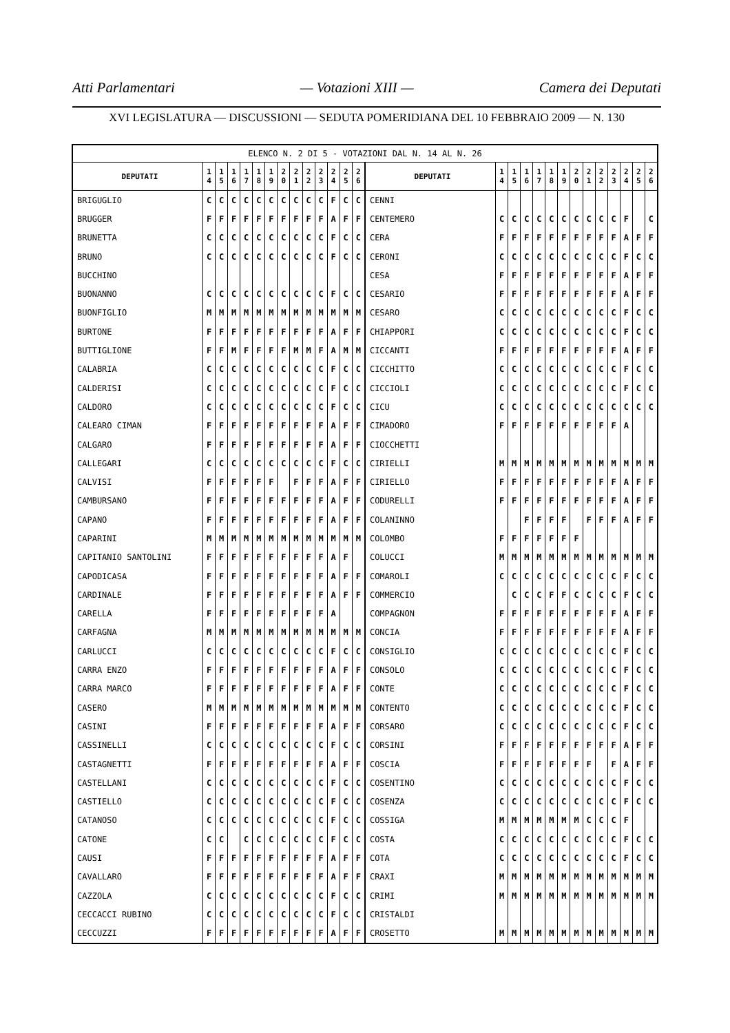Atti Parlamentari — Votazioni XIII — Camera dei Deputati
XVI LEGISLATURA — DISCUSSIONI — SEDUTA POMERIDIANA DEL 10 FEBBRAIO 2009 — N. 130
| ELENCO N. 2 DI 5 - VOTAZIONI DAL N. 14 AL N. 26 | | | | | | | | | | | | | | | | | | | | | | | | | | | |
| --- | --- | --- | --- | --- | --- | --- | --- | --- | --- | --- | --- | --- | --- | --- | --- | --- | --- | --- | --- | --- | --- | --- | --- | --- | --- | --- | --- |
| DEPUTATI | 1 4 | 1 5 | 1 6 | 1 7 | 1 8 | 1 9 | 2 0 | 2 1 | 2 2 | 2 3 | 2 4 | 2 5 | 2 6 | DEPUTATI | 1 4 | 1 5 | 1 6 | 1 7 | 1 8 | 1 9 | 2 0 | 2 1 | 2 2 | 2 3 | 2 4 | 2 5 | 2 6 |
| BRIGUGLIO | C | C | C | C | C | C | C | C | C | C | F | C | C | CENNI | | | | | | | | | | | | | |
| BRUGGER | F | F | F | F | F | F | F | F | F | F | A | F | F | CENTEMERO | C | C | C | C | C | C | C | C | C | C | F | | C |
| BRUNETTA | C | C | C | C | C | C | C | C | C | C | F | C | C | CERA | F | F | F | F | F | F | F | F | F | F | A | F | F |
| BRUNO | C | C | C | C | C | C | C | C | C | C | F | C | C | CERONI | C | C | C | C | C | C | C | C | C | C | F | C | C |
| BUCCHINO | | | | | | | | | | | | | | CESA | F | F | F | F | F | F | F | F | F | F | A | F | F |
| BUONANNO | C | C | C | C | C | C | C | C | C | C | F | C | C | CESARIO | F | F | F | F | F | F | F | F | F | F | A | F | F |
| BUONFIGLIO | M | M | M | M | M | M | M | M | M | M | M | M | M | CESARO | C | C | C | C | C | C | C | C | C | C | F | C | C |
| BURTONE | F | F | F | F | F | F | F | F | F | F | A | F | F | CHIAPPORI | C | C | C | C | C | C | C | C | C | C | F | C | C |
| BUTTIGLIONE | F | F | M | F | F | F | F | M | M | F | A | M | M | CICCANTI | F | F | F | F | F | F | F | F | F | F | A | F | F |
| CALABRIA | C | C | C | C | C | C | C | C | C | C | F | C | C | CICCHITTO | C | C | C | C | C | C | C | C | C | C | F | C | C |
| CALDERISI | C | C | C | C | C | C | C | C | C | C | F | C | C | CICCIOLI | C | C | C | C | C | C | C | C | C | C | F | C | C |
| CALDORO | C | C | C | C | C | C | C | C | C | C | F | C | C | CICU | C | C | C | C | C | C | C | C | C | C | C | C | C |
| CALEARO CIMAN | F | F | F | F | F | F | F | F | F | F | A | F | F | CIMADORO | F | F | F | F | F | F | F | F | F | F | A | | |
| CALGARO | F | F | F | F | F | F | F | F | F | F | A | F | F | CIOCCHETTI | | | | | | | | | | | | | |
| CALLEGARI | C | C | C | C | C | C | C | C | C | C | F | C | C | CIRIELLI | M | M | M | M | M | M | M | M | M | M | M | M | M |
| CALVISI | F | F | F | F | F | F | | F | F | F | A | F | F | CIRIELLO | F | F | F | F | F | F | F | F | F | F | A | F | F |
| CAMBURSANO | F | F | F | F | F | F | F | F | F | F | A | F | F | CODURELLI | F | F | F | F | F | F | F | F | F | F | A | F | F |
| CAPANO | F | F | F | F | F | F | F | F | F | F | A | F | F | COLANINNO | | | F | F | F | F | | F | F | F | A | F | F |
| CAPARINI | M | M | M | M | M | M | M | M | M | M | M | M | M | COLOMBO | F | F | F | F | F | F | F | | | | | | |
| CAPITANIO SANTOLINI | F | F | F | F | F | F | F | F | F | F | A | F | | COLUCCI | M | M | M | M | M | M | M | M | M | M | M | M | M |
| CAPODICASA | F | F | F | F | F | F | F | F | F | F | A | F | F | COMAROLI | C | C | C | C | C | C | C | C | C | C | F | C | C |
| CARDINALE | F | F | F | F | F | F | F | F | F | F | A | F | F | COMMERCIO | | C | C | C | F | F | C | C | C | C | F | C | C |
| CARELLA | F | F | F | F | F | F | F | F | F | F | A | | | COMPAGNON | F | F | F | F | F | F | F | F | F | F | A | F | F |
| CARFAGNA | M | M | M | M | M | M | M | M | M | M | M | M | M | CONCIA | F | F | F | F | F | F | F | F | F | F | A | F | F |
| CARLUCCI | C | C | C | C | C | C | C | C | C | C | F | C | C | CONSIGLIO | C | C | C | C | C | C | C | C | C | C | F | C | C |
| CARRA ENZO | F | F | F | F | F | F | F | F | F | F | A | F | F | CONSOLO | C | C | C | C | C | C | C | C | C | C | F | C | C |
| CARRA MARCO | F | F | F | F | F | F | F | F | F | F | A | F | F | CONTE | C | C | C | C | C | C | C | C | C | C | F | C | C |
| CASERO | M | M | M | M | M | M | M | M | M | M | M | M | M | CONTENTO | C | C | C | C | C | C | C | C | C | C | F | C | C |
| CASINI | F | F | F | F | F | F | F | F | F | F | A | F | F | CORSARO | C | C | C | C | C | C | C | C | C | C | F | C | C |
| CASSINELLI | C | C | C | C | C | C | C | C | C | C | F | C | C | CORSINI | F | F | F | F | F | F | F | F | F | F | A | F | F |
| CASTAGNETTI | F | F | F | F | F | F | F | F | F | F | A | F | F | COSCIA | F | F | F | F | F | F | F | F | | F | A | F | F |
| CASTELLANI | C | C | C | C | C | C | C | C | C | C | F | C | C | COSENTINO | C | C | C | C | C | C | C | C | C | C | F | C | C |
| CASTIELLO | C | C | C | C | C | C | C | C | C | C | F | C | C | COSENZA | C | C | C | C | C | C | C | C | C | C | F | C | C |
| CATANOSO | C | C | C | C | C | C | C | C | C | C | F | C | C | COSSIGA | M | M | M | M | M | M | M | C | C | C | F | | |
| CATONE | C | C | | C | C | C | C | C | C | C | F | C | C | COSTA | C | C | C | C | C | C | C | C | C | C | F | C | C |
| CAUSI | F | F | F | F | F | F | F | F | F | F | A | F | F | COTA | C | C | C | C | C | C | C | C | C | C | F | C | C |
| CAVALLARO | F | F | F | F | F | F | F | F | F | F | A | F | F | CRAXI | M | M | M | M | M | M | M | M | M | M | M | M | M |
| CAZZOLA | C | C | C | C | C | C | C | C | C | C | F | C | C | CRIMI | M | M | M | M | M | M | M | M | M | M | M | M | M |
| CECCACCI RUBINO | C | C | C | C | C | C | C | C | C | C | F | C | C | CRISTALDI | | | | | | | | | | | | | |
| CECCUZZI | F | F | F | F | F | F | F | F | F | F | A | F | F | CROSETTO | M | M | M | M | M | M | M | M | M | M | M | M | M |